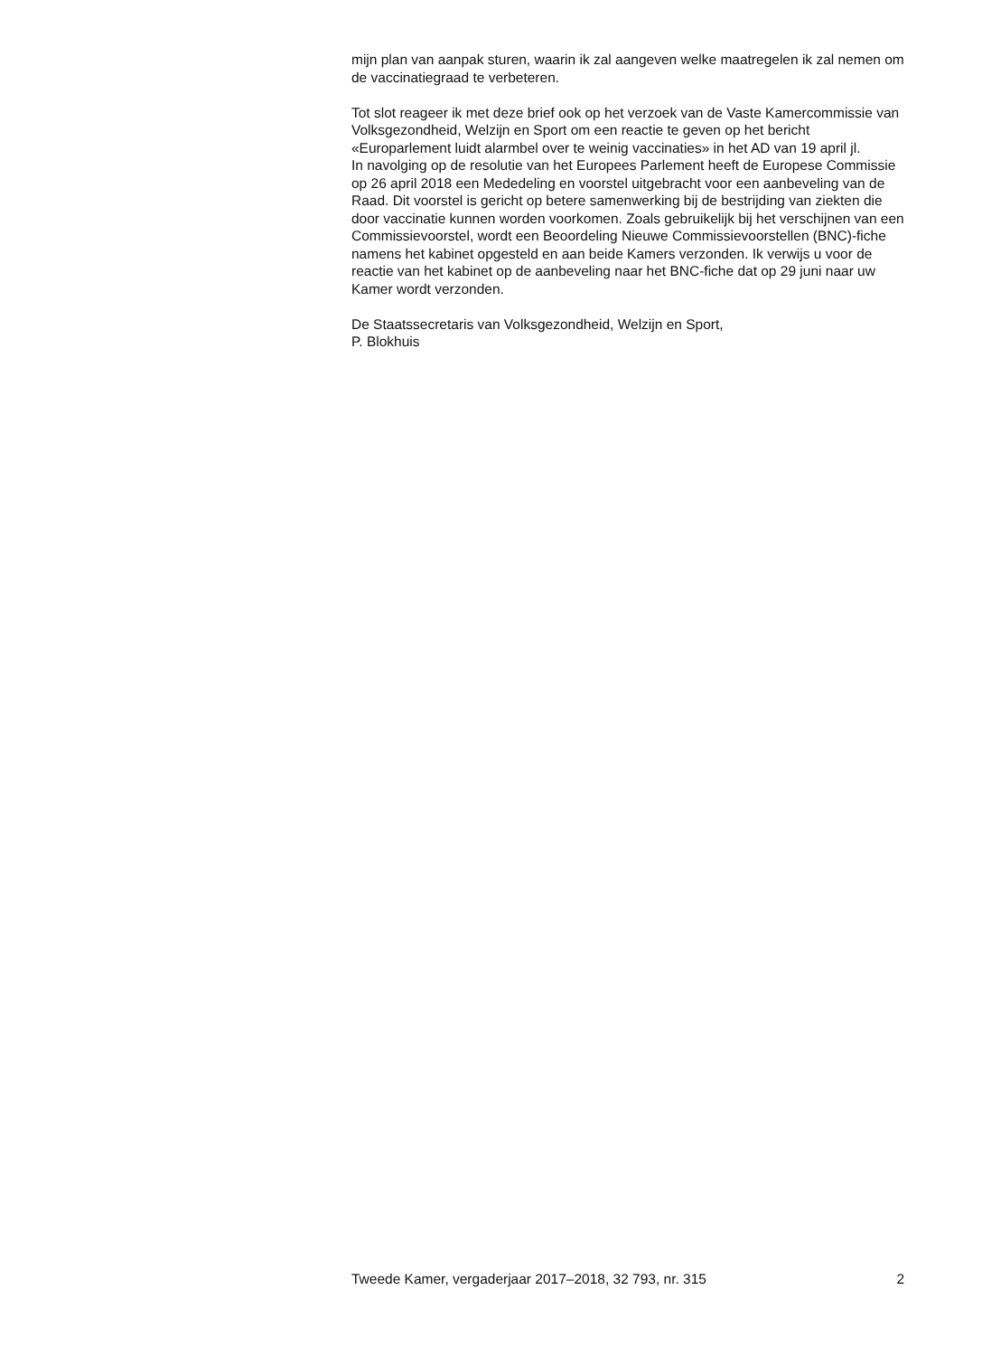mijn plan van aanpak sturen, waarin ik zal aangeven welke maatregelen ik zal nemen om de vaccinatiegraad te verbeteren.
Tot slot reageer ik met deze brief ook op het verzoek van de Vaste Kamercommissie van Volksgezondheid, Welzijn en Sport om een reactie te geven op het bericht «Europarlement luidt alarmbel over te weinig vaccinaties» in het AD van 19 april jl.
In navolging op de resolutie van het Europees Parlement heeft de Europese Commissie op 26 april 2018 een Mededeling en voorstel uitgebracht voor een aanbeveling van de Raad. Dit voorstel is gericht op betere samenwerking bij de bestrijding van ziekten die door vaccinatie kunnen worden voorkomen. Zoals gebruikelijk bij het verschijnen van een Commissievoorstel, wordt een Beoordeling Nieuwe Commissievoorstellen (BNC)-fiche namens het kabinet opgesteld en aan beide Kamers verzonden. Ik verwijs u voor de reactie van het kabinet op de aanbeveling naar het BNC-fiche dat op 29 juni naar uw Kamer wordt verzonden.
De Staatssecretaris van Volksgezondheid, Welzijn en Sport,
P. Blokhuis
Tweede Kamer, vergaderjaar 2017–2018, 32 793, nr. 315 2